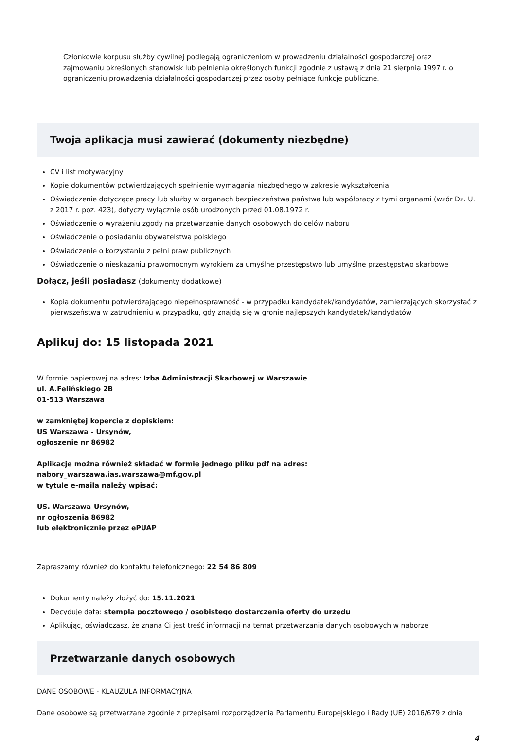Członkowie korpusu służby cywilnej podlegają ograniczeniom w prowadzeniu działalności gospodarczej oraz zajmowaniu określonych stanowisk lub pełnienia określonych funkcji zgodnie z ustawą z dnia 21 sierpnia 1997 r. o ograniczeniu prowadzenia działalności gospodarczej przez osoby pełniące funkcje publiczne.
Twoja aplikacja musi zawierać (dokumenty niezbędne)
CV i list motywacyjny
Kopie dokumentów potwierdzających spełnienie wymagania niezbędnego w zakresie wykształcenia
Oświadczenie dotyczące pracy lub służby w organach bezpieczeństwa państwa lub współpracy z tymi organami (wzór Dz. U. z 2017 r. poz. 423), dotyczy wyłącznie osób urodzonych przed 01.08.1972 r.
Oświadczenie o wyrażeniu zgody na przetwarzanie danych osobowych do celów naboru
Oświadczenie o posiadaniu obywatelstwa polskiego
Oświadczenie o korzystaniu z pełni praw publicznych
Oświadczenie o nieskazaniu prawomocnym wyrokiem za umyślne przestępstwo lub umyślne przestępstwo skarbowe
Dołącz, jeśli posiadasz (dokumenty dodatkowe)
Kopia dokumentu potwierdzającego niepełnosprawność - w przypadku kandydatek/kandydatów, zamierzających skorzystać z pierwszeństwa w zatrudnieniu w przypadku, gdy znajdą się w gronie najlepszych kandydatek/kandydatów
Aplikuj do: 15 listopada 2021
W formie papierowej na adres: Izba Administracji Skarbowej w Warszawie
ul. A.Felińskiego 2B
01-513 Warszawa
w zamkniętej kopercie z dopiskiem:
US Warszawa - Ursynów,
ogłoszenie nr 86982
Aplikacje można również składać w formie jednego pliku pdf na adres:
nabory_warszawa.ias.warszawa@mf.gov.pl
w tytule e-maila należy wpisać:
US. Warszawa-Ursynów,
nr ogłoszenia 86982
lub elektronicznie przez ePUAP
Zapraszamy również do kontaktu telefonicznego: 22 54 86 809
Dokumenty należy złożyć do: 15.11.2021
Decyduje data: stempla pocztowego / osobistego dostarczenia oferty do urzędu
Aplikując, oświadczasz, że znana Ci jest treść informacji na temat przetwarzania danych osobowych w naborze
Przetwarzanie danych osobowych
DANE OSOBOWE - KLAUZULA INFORMACYJNA
Dane osobowe są przetwarzane zgodnie z przepisami rozporządzenia Parlamentu Europejskiego i Rady (UE) 2016/679 z dnia
4